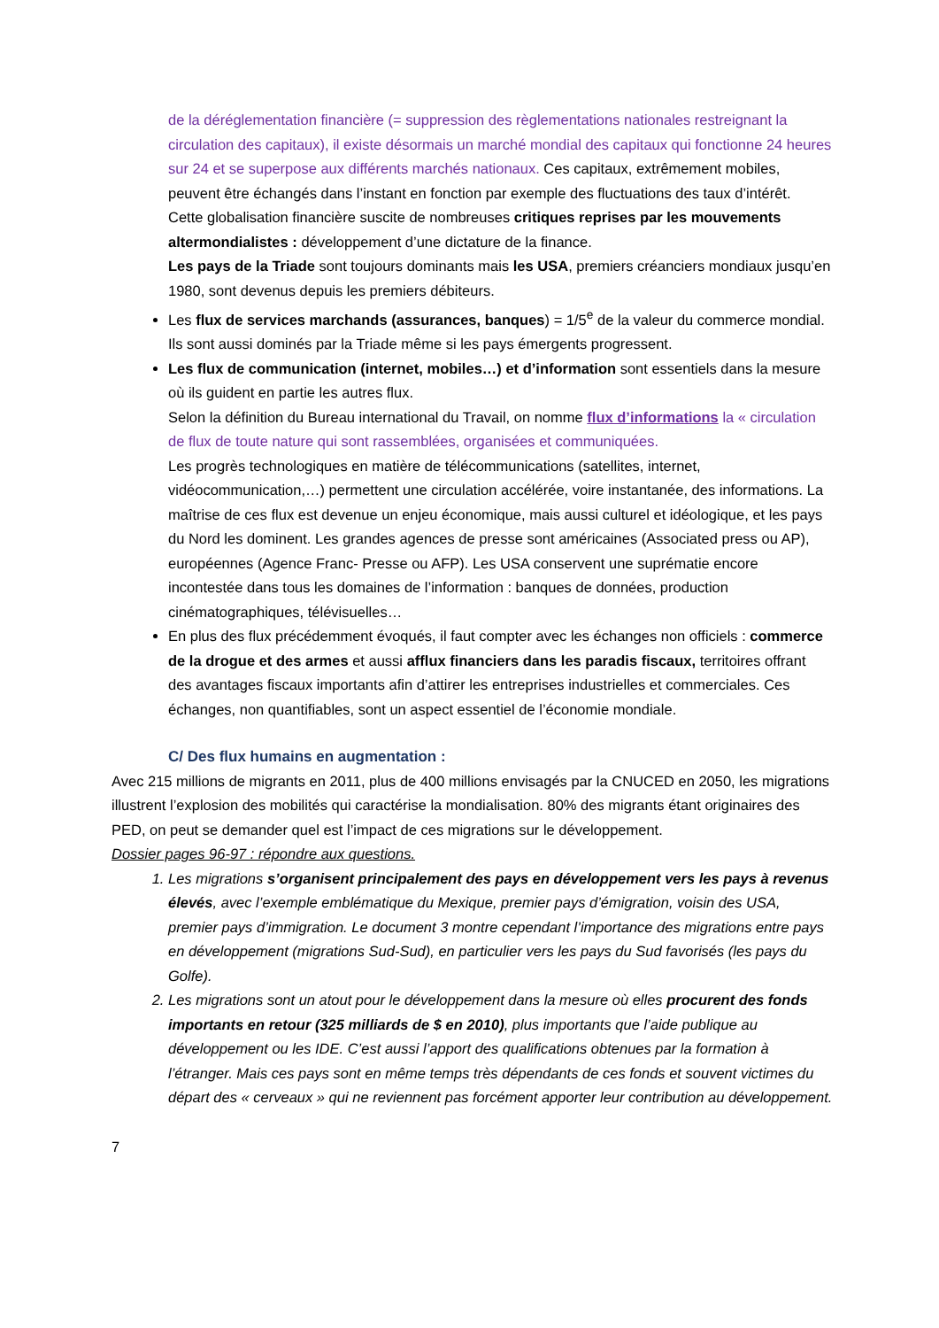de la déréglementation financière (= suppression des règlementations nationales restreignant la circulation des capitaux), il existe désormais un marché mondial des capitaux qui fonctionne 24 heures sur 24 et se superpose aux différents marchés nationaux. Ces capitaux, extrêmement mobiles, peuvent être échangés dans l’instant en fonction par exemple des fluctuations des taux d’intérêt.
Cette globalisation financière suscite de nombreuses critiques reprises par les mouvements altermondialistes : développement d’une dictature de la finance.
Les pays de la Triade sont toujours dominants mais les USA, premiers créanciers mondiaux jusqu’en 1980, sont devenus depuis les premiers débiteurs.
Les flux de services marchands (assurances, banques) = 1/5<sup>e</sup> de la valeur du commerce mondial. Ils sont aussi dominés par la Triade même si les pays émergents progressent.
Les flux de communication (internet, mobiles…) et d’information sont essentiels dans la mesure où ils guident en partie les autres flux.
Selon la définition du Bureau international du Travail, on nomme flux d’informations la « circulation de flux de toute nature qui sont rassemblées, organisées et communiquées.
Les progrès technologiques en matière de télécommunications (satellites, internet, vidéocommunication,…) permettent une circulation accélérée, voire instantanée, des informations. La maîtrise de ces flux est devenue un enjeu économique, mais aussi culturel et idéologique, et les pays du Nord les dominent. Les grandes agences de presse sont américaines (Associated press ou AP), européennes (Agence Franc- Presse ou AFP). Les USA conservent une suprématie encore incontestée dans tous les domaines de l’information : banques de données, production cinématographiques, télévisuelles…
En plus des flux précédemment évoqués, il faut compter avec les échanges non officiels : commerce de la drogue et des armes et aussi afflux financiers dans les paradis fiscaux, territoires offrant des avantages fiscaux importants afin d’attirer les entreprises industrielles et commerciales. Ces échanges, non quantifiables, sont un aspect essentiel de l’économie mondiale.
C/ Des flux humains en augmentation :
Avec 215 millions de migrants en 2011, plus de 400 millions envisagés par la CNUCED en 2050, les migrations illustrent l’explosion des mobilités qui caractérise la mondialisation. 80% des migrants étant originaires des PED, on peut se demander quel est l’impact de ces migrations sur le développement.
Dossier pages 96-97 : répondre aux questions.
1. Les migrations s’organisent principalement des pays en développement vers les pays à revenus élevés, avec l’exemple emblématique du Mexique, premier pays d’émigration, voisin des USA, premier pays d’immigration. Le document 3 montre cependant l’importance des migrations entre pays en développement (migrations Sud-Sud), en particulier vers les pays du Sud favorisés (les pays du Golfe).
2. Les migrations sont un atout pour le développement dans la mesure où elles procurent des fonds importants en retour (325 milliards de $ en 2010), plus importants que l’aide publique au développement ou les IDE. C’est aussi l’apport des qualifications obtenues par la formation à l’étranger. Mais ces pays sont en même temps très dépendants de ces fonds et souvent victimes du départ des « cerveaux » qui ne reviennent pas forcément apporter leur contribution au développement.
7